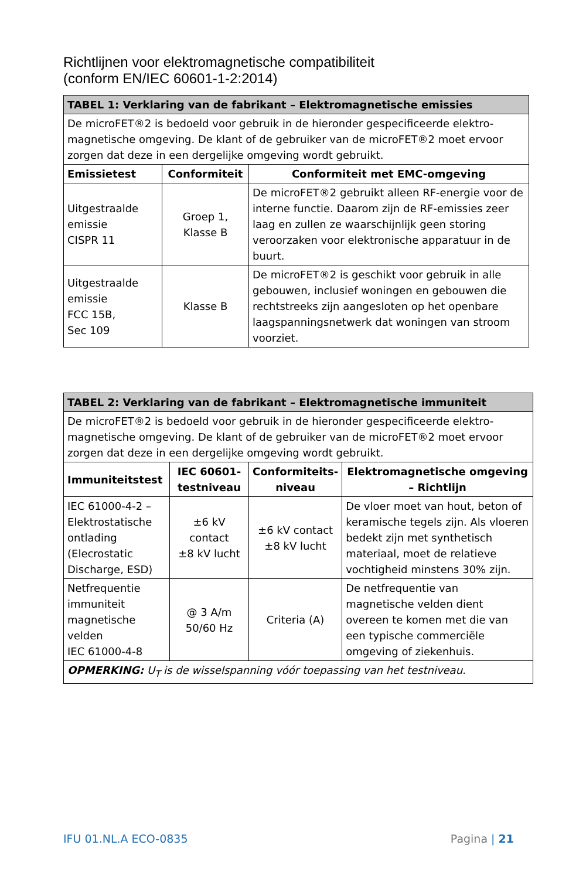Richtlijnen voor elektromagnetische compatibiliteit
(conform EN/IEC 60601-1-2:2014)
| TABEL 1: Verklaring van de fabrikant – Elektromagnetische emissies | | |
| --- | --- | --- |
| De microFET®2 is bedoeld voor gebruik in de hieronder gespecificeerde elektro-magnetische omgeving. De klant of de gebruiker van de microFET®2 moet ervoor zorgen dat deze in een dergelijke omgeving wordt gebruikt. | | |
| Emissietest | Conformiteit | Conformiteit met EMC-omgeving |
| Uitgestraalde emissie CISPR 11 | Groep 1, Klasse B | De microFET®2 gebruikt alleen RF-energie voor de interne functie. Daarom zijn de RF-emissies zeer laag en zullen ze waarschijnlijk geen storing veroorzaken voor elektronische apparatuur in de buurt. |
| Uitgestraalde emissie FCC 15B, Sec 109 | Klasse B | De microFET®2 is geschikt voor gebruik in alle gebouwen, inclusief woningen en gebouwen die rechtstreeks zijn aangesloten op het openbare laagspanningsnetwerk dat woningen van stroom voorziet. |
| TABEL 2: Verklaring van de fabrikant – Elektromagnetische immuniteit | | | |
| --- | --- | --- | --- |
| De microFET®2 is bedoeld voor gebruik in de hieronder gespecificeerde elektro-magnetische omgeving. De klant of de gebruiker van de microFET®2 moet ervoor zorgen dat deze in een dergelijke omgeving wordt gebruikt. | | | |
| Immuniteitstest | IEC 60601-testniveau | Conformiteits-niveau | Elektromagnetische omgeving – Richtlijn |
| IEC 61000-4-2 – Elektrostatische ontlading (Elecrostatic Discharge, ESD) | ±6 kV contact ±8 kV lucht | ±6 kV contact ±8 kV lucht | De vloer moet van hout, beton of keramische tegels zijn. Als vloeren bedekt zijn met synthetisch materiaal, moet de relatieve vochtigheid minstens 30% zijn. |
| Netfrequentie immuniteit magnetische velden IEC 61000-4-8 | @ 3 A/m 50/60 Hz | Criteria (A) | De netfrequentie van magnetische velden dient overeen te komen met die van een typische commerciële omgeving of ziekenhuis. |
| OPMERKING: U<sub>T</sub> is de wisselspanning vóór toepassing van het testniveau. | | | |
IFU 01.NL.A ECO-0835 Pagina | 21